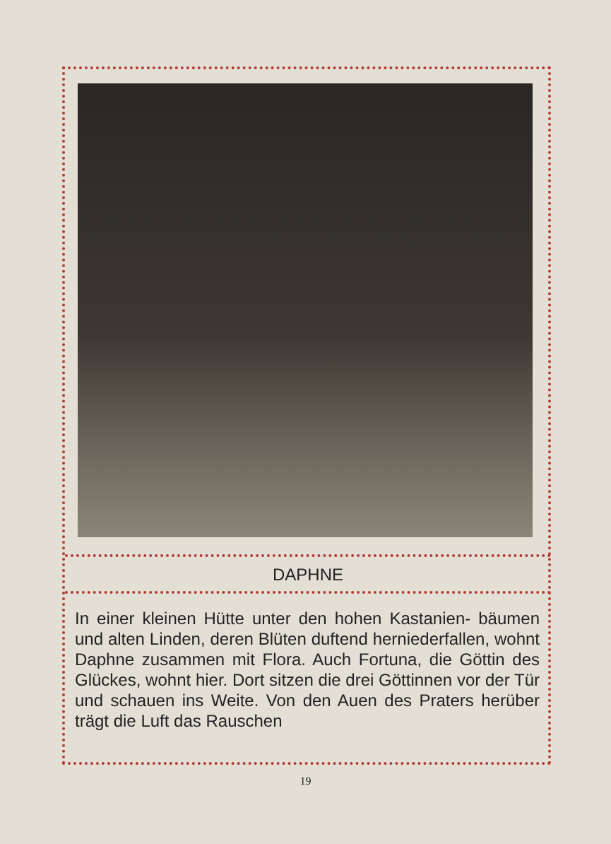DAPHNE
In einer kleinen Hütte unter den hohen Kastanien- bäumen und alten Linden, deren Blüten duftend herniederfallen, wohnt Daphne zusammen mit Flora. Auch Fortuna, die Göttin des Glückes, wohnt hier. Dort sitzen die drei Göttinnen vor der Tür und schauen ins Weite. Von den Auen des Praters herüber trägt die Luft das Rauschen
19